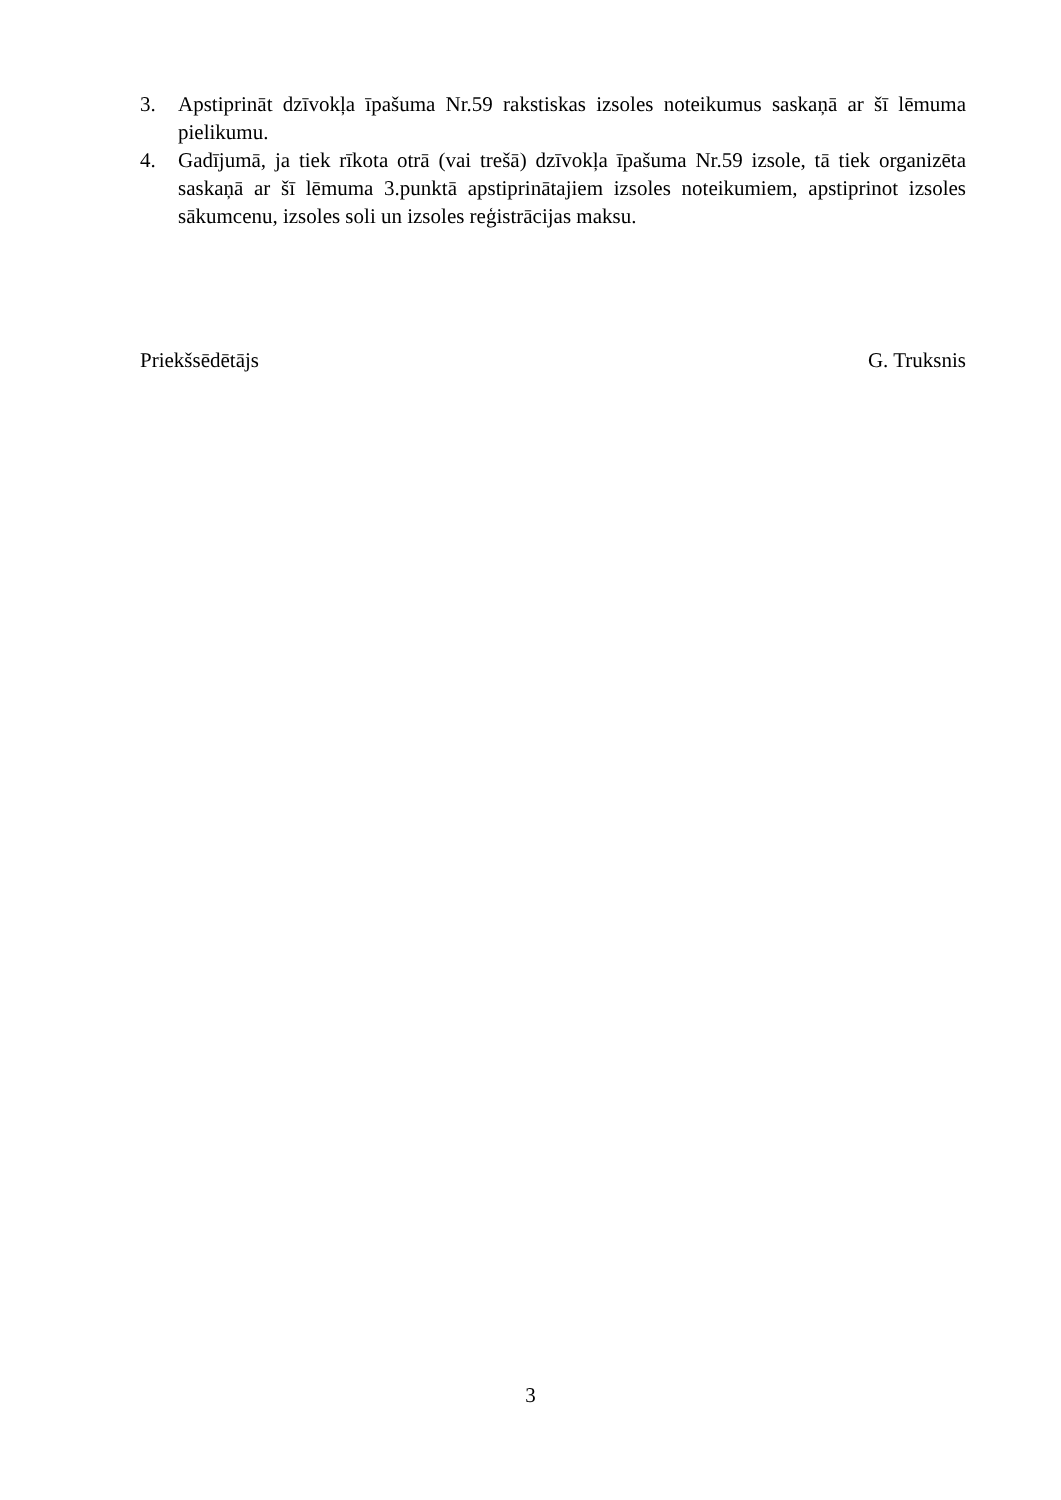3. Apstiprināt dzīvokļa īpašuma Nr.59 rakstiskas izsoles noteikumus saskaņā ar šī lēmuma pielikumu.
4. Gadījumā, ja tiek rīkota otrā (vai trešā) dzīvokļa īpašuma Nr.59 izsole, tā tiek organizēta saskaņā ar šī lēmuma 3.punktā apstiprinātajiem izsoles noteikumiem, apstiprinot izsoles sākumcenu, izsoles soli un izsoles reģistrācijas maksu.
Priekšsēdētājs G. Truksnis
3